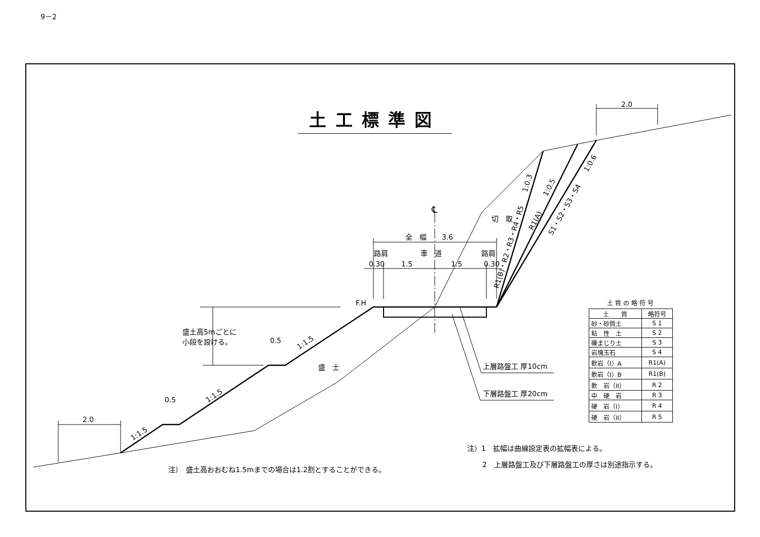℄
全　幅
3.6
路肩
車　道
路肩
0.30
1.5
1.5
0.30
F.H
盛土高5mごとに
小段を設ける。
0.5
0.5
2.0
2.0
盛　土
切　取
1:1.5
1:1.5
1:1.5
1:0.3
1:0.5
1:0.6
R1(B)・R2・R3・R4・R5
R1(A)
S1・S2・S3・S4
上層路盤工 厚10cm
下層路盤工 厚20cm
9－2
土工標準図
土質の略符号
| 土 質 | 略符号 |
| --- | --- |
| 砂・砂質土 | S 1 |
| 粘 性 土 | S 2 |
| 礫まじり土 | S 3 |
| 岩塊玉石 | S 4 |
| 軟岩（I）A | R1(A) |
| 軟岩（I）B | R1(B) |
| 軟 岩（II） | R 2 |
| 中 硬 岩 | R 3 |
| 硬 岩（I） | R 4 |
| 硬 岩（II） | R 5 |
注）1　拡幅は曲線設定表の拡幅表による。
注）　盛土高おおむね1.5mまでの場合は1.2割とすることができる。
2　上層路盤工及び下層路盤工の厚さは別途指示する。